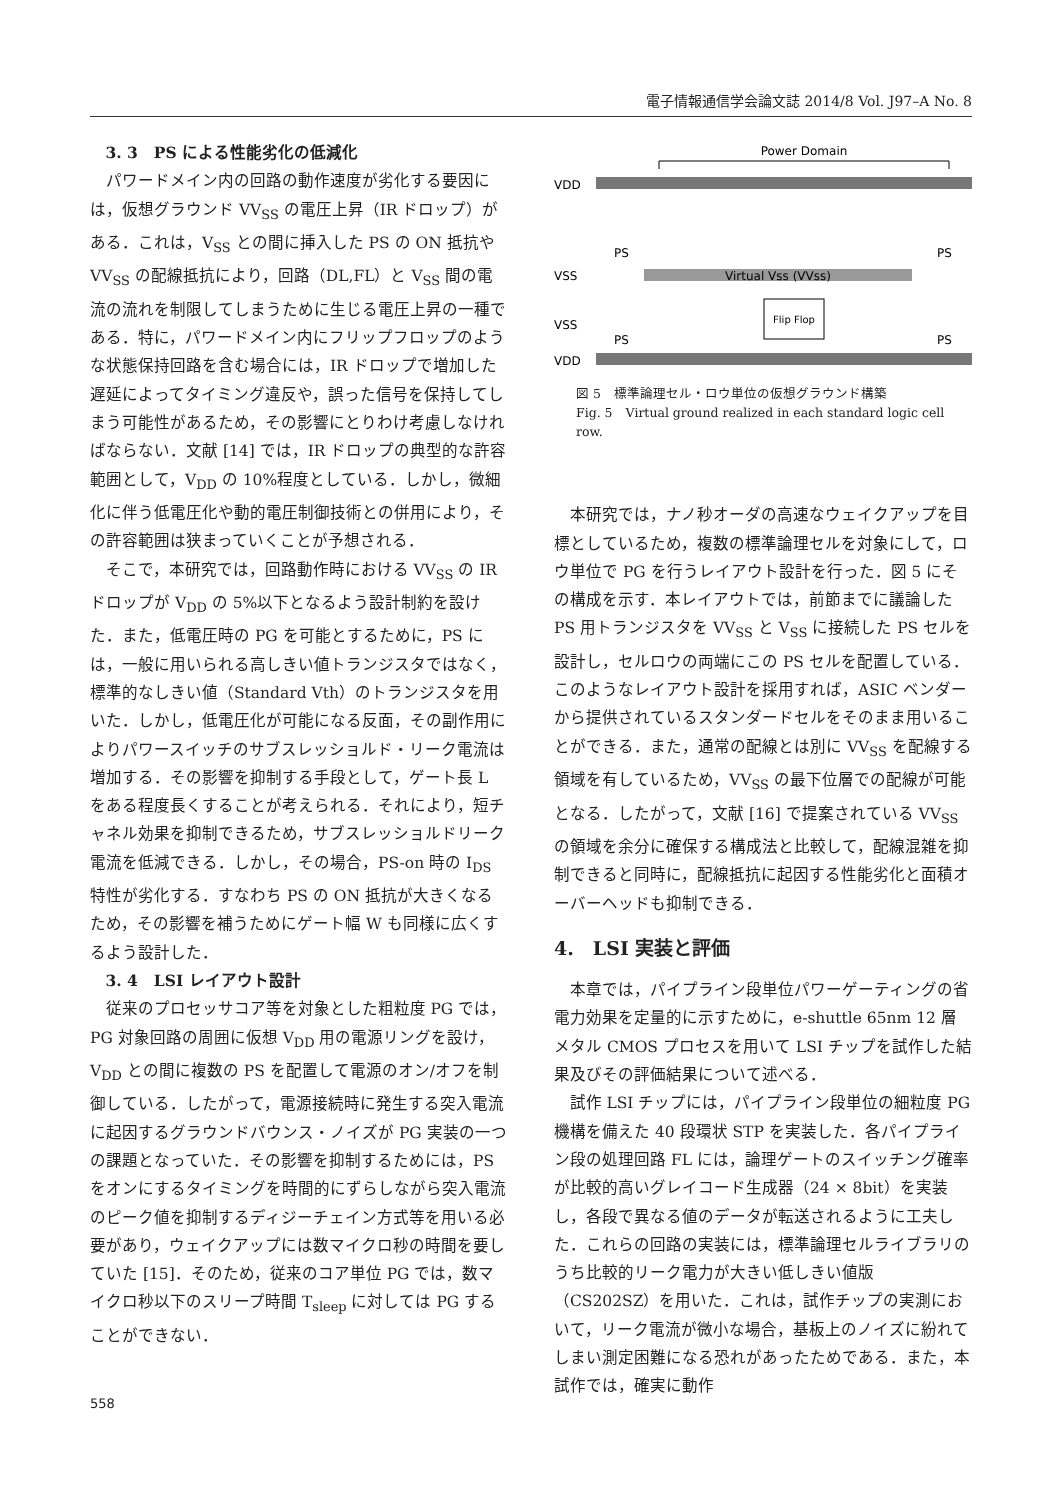電子情報通信学会論文誌 2014/8 Vol. J97–A No. 8
3. 3　PS による性能劣化の低減化
パワードメイン内の回路の動作速度が劣化する要因には，仮想グラウンド VV<sub>SS</sub> の電圧上昇（IR ドロップ）がある．これは，V<sub>SS</sub> との間に挿入した PS の ON 抵抗や VV<sub>SS</sub> の配線抵抗により，回路（DL,FL）と V<sub>SS</sub> 間の電流の流れを制限してしまうために生じる電圧上昇の一種である．特に，パワードメイン内にフリップフロップのような状態保持回路を含む場合には，IR ドロップで増加した遅延によってタイミング違反や，誤った信号を保持してしまう可能性があるため，その影響にとりわけ考慮しなければならない．文献 [14] では，IR ドロップの典型的な許容範囲として，V<sub>DD</sub> の 10%程度としている．しかし，微細化に伴う低電圧化や動的電圧制御技術との併用により，その許容範囲は狭まっていくことが予想される．
そこで，本研究では，回路動作時における VV<sub>SS</sub> の IR ドロップが V<sub>DD</sub> の 5%以下となるよう設計制約を設けた．また，低電圧時の PG を可能とするために，PS には，一般に用いられる高しきい値トランジスタではなく，標準的なしきい値（Standard Vth）のトランジスタを用いた．しかし，低電圧化が可能になる反面，その副作用によりパワースイッチのサブスレッショルド・リーク電流は増加する．その影響を抑制する手段として，ゲート長 L をある程度長くすることが考えられる．それにより，短チャネル効果を抑制できるため，サブスレッショルドリーク電流を低減できる．しかし，その場合，PS-on 時の I<sub>DS</sub> 特性が劣化する．すなわち PS の ON 抵抗が大きくなるため，その影響を補うためにゲート幅 W も同様に広くするよう設計した．
3. 4　LSI レイアウト設計
従来のプロセッサコア等を対象とした粗粒度 PG では，PG 対象回路の周囲に仮想 V<sub>DD</sub> 用の電源リングを設け，V<sub>DD</sub> との間に複数の PS を配置して電源のオン/オフを制御している．したがって，電源接続時に発生する突入電流に起因するグラウンドバウンス・ノイズが PG 実装の一つの課題となっていた．その影響を抑制するためには，PS をオンにするタイミングを時間的にずらしながら突入電流のピーク値を抑制するディジーチェイン方式等を用いる必要があり，ウェイクアップには数マイクロ秒の時間を要していた [15]．そのため，従来のコア単位 PG では，数マイクロ秒以下のスリープ時間 T<sub>sleep</sub> に対しては PG することができない．
558
Power Domain
VDD
VSS
Virtual Vss (VVss)
VSS
VDD
PS
PS
PS
PS
Flip Flop
図 5　標準論理セル・ロウ単位の仮想グラウンド構築
Fig. 5　Virtual ground realized in each standard logic cell row.
本研究では，ナノ秒オーダの高速なウェイクアップを目標としているため，複数の標準論理セルを対象にして，ロウ単位で PG を行うレイアウト設計を行った．図 5 にその構成を示す．本レイアウトでは，前節までに議論した PS 用トランジスタを VV<sub>SS</sub> と V<sub>SS</sub> に接続した PS セルを設計し，セルロウの両端にこの PS セルを配置している．このようなレイアウト設計を採用すれば，ASIC ベンダーから提供されているスタンダードセルをそのまま用いることができる．また，通常の配線とは別に VV<sub>SS</sub> を配線する領域を有しているため，VV<sub>SS</sub> の最下位層での配線が可能となる．したがって，文献 [16] で提案されている VV<sub>SS</sub> の領域を余分に確保する構成法と比較して，配線混雑を抑制できると同時に，配線抵抗に起因する性能劣化と面積オーバーヘッドも抑制できる．
4.　LSI 実装と評価
本章では，パイプライン段単位パワーゲーティングの省電力効果を定量的に示すために，e-shuttle 65nm 12 層メタル CMOS プロセスを用いて LSI チップを試作した結果及びその評価結果について述べる．
試作 LSI チップには，パイプライン段単位の細粒度 PG 機構を備えた 40 段環状 STP を実装した．各パイプライン段の処理回路 FL には，論理ゲートのスイッチング確率が比較的高いグレイコード生成器（24 × 8bit）を実装し，各段で異なる値のデータが転送されるように工夫した．これらの回路の実装には，標準論理セルライブラリのうち比較的リーク電力が大きい低しきい値版（CS202SZ）を用いた．これは，試作チップの実測において，リーク電流が微小な場合，基板上のノイズに紛れてしまい測定困難になる恐れがあったためである．また，本試作では，確実に動作